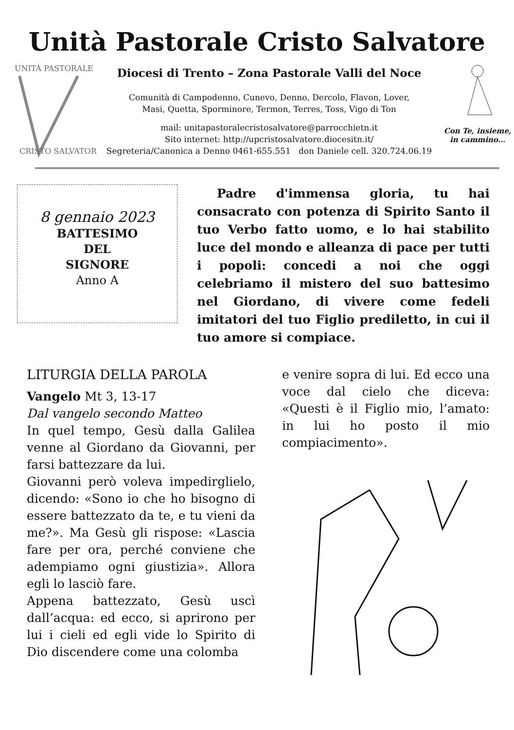Unità Pastorale Cristo Salvatore
UNITÀ PASTORALE
CRISTO SALVATORE
Diocesi di Trento – Zona Pastorale Valli del Noce
Comunità di Campodenno, Cunevo, Denno, Dercolo, Flavon, Lover,
Masi, Quetta, Sporminore, Termon, Terres, Toss, Vigo di Ton
mail: unitapastoralecristosalvatore@parrocchietn.it
Sito internet: http://upcristosalvatore.diocesitn.it/
Segreteria/Canonica a Denno 0461-655.551 don Daniele cell. 320.724.06.19
Con Te, insieme,
in cammino…
8 gennaio 2023
BATTESIMO
DEL
SIGNORE
Anno A
Padre d'immensa gloria, tu hai consacrato con potenza di Spirito Santo il tuo Verbo fatto uomo, e lo hai stabilito luce del mondo e alleanza di pace per tutti i popoli: concedi a noi che oggi celebriamo il mistero del suo battesimo nel Giordano, di vivere come fedeli imitatori del tuo Figlio prediletto, in cui il tuo amore si compiace.
LITURGIA DELLA PAROLA
Vangelo Mt 3, 13-17
Dal vangelo secondo Matteo
In quel tempo, Gesù dalla Galilea venne al Giordano da Giovanni, per farsi battezzare da lui.
Giovanni però voleva impedirglielo, dicendo: «Sono io che ho bisogno di essere battezzato da te, e tu vieni da me?». Ma Gesù gli rispose: «Lascia fare per ora, perché conviene che adempiamo ogni giustizia». Allora egli lo lasciò fare.
Appena battezzato, Gesù uscì dall’acqua: ed ecco, si aprirono per lui i cieli ed egli vide lo Spirito di Dio discendere come una colomba
e venire sopra di lui. Ed ecco una voce dal cielo che diceva: «Questi è il Figlio mio, l’amato: in lui ho posto il mio compiacimento».